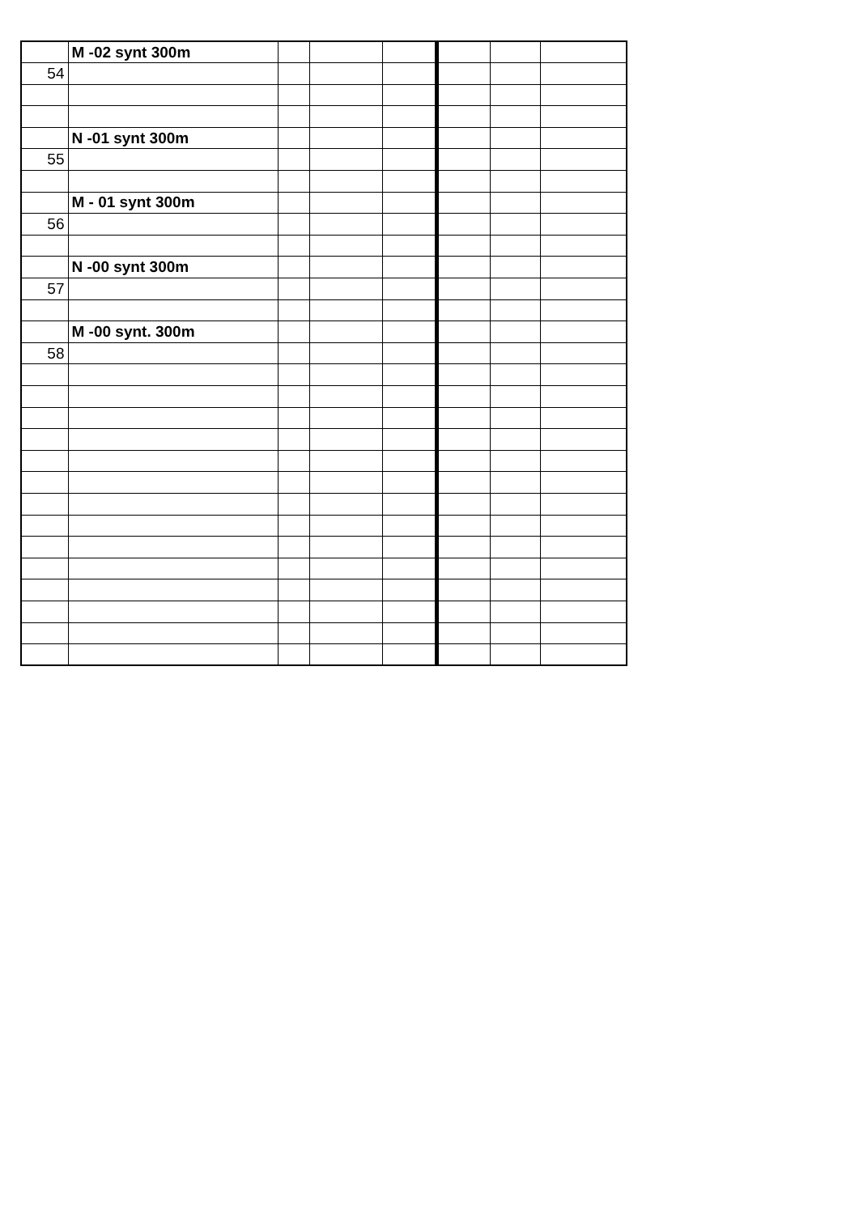| | M -02 synt 300m | | | | | | |
| 54 | | | | | | | |
| | N -01 synt 300m | | | | | | |
| 55 | | | | | | | |
| | M - 01 synt 300m | | | | | | |
| 56 | | | | | | | |
| | N -00 synt 300m | | | | | | |
| 57 | | | | | | | |
| | M -00 synt. 300m | | | | | | |
| 58 | | | | | | | |